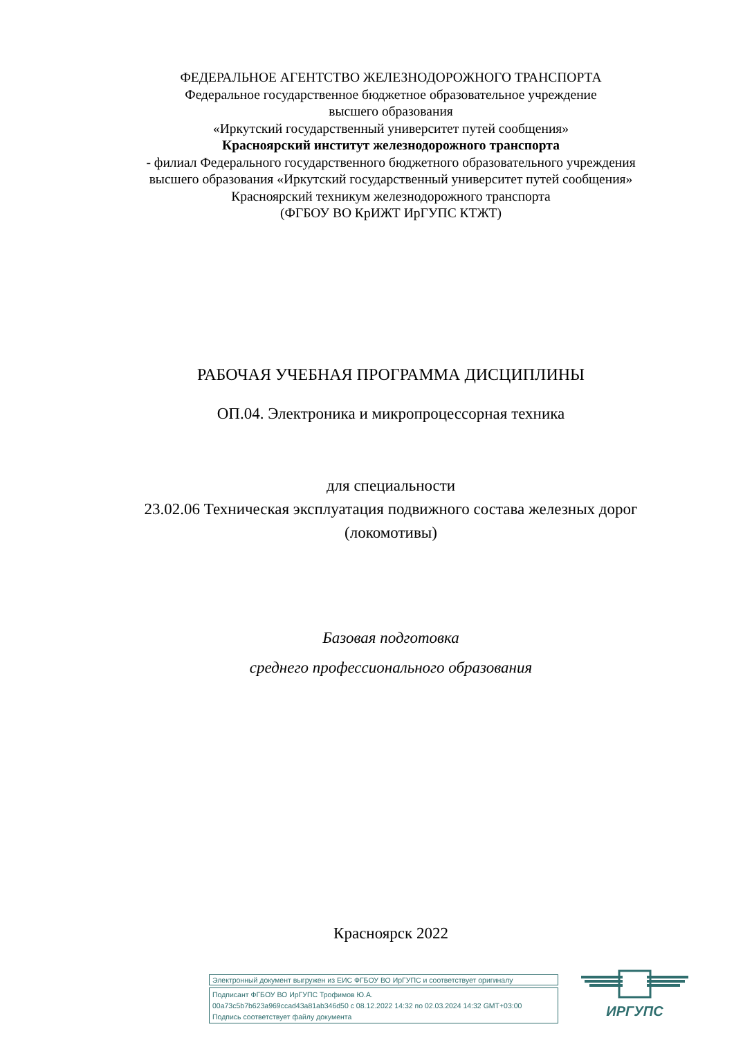ФЕДЕРАЛЬНОЕ АГЕНТСТВО ЖЕЛЕЗНОДОРОЖНОГО ТРАНСПОРТА
Федеральное государственное бюджетное образовательное учреждение
высшего образования
«Иркутский государственный университет путей сообщения»
Красноярский институт железнодорожного транспорта
- филиал Федерального государственного бюджетного образовательного учреждения
высшего образования «Иркутский государственный университет путей сообщения»
Красноярский техникум железнодорожного транспорта
(ФГБОУ ВО КрИЖТ ИрГУПС КТЖТ)
РАБОЧАЯ УЧЕБНАЯ ПРОГРАММА ДИСЦИПЛИНЫ
ОП.04. Электроника и микропроцессорная техника
для специальности
23.02.06 Техническая эксплуатация подвижного состава железных дорог
(локомотивы)
Базовая подготовка
среднего профессионального образования
Красноярск 2022
Электронный документ выгружен из ЕИС ФГБОУ ВО ИрГУПС и соответствует оригиналу
Подписант ФГБОУ ВО ИрГУПС Трофимов Ю.А.
00a73c5b7b623a969ccad43a81ab346d50 с 08.12.2022 14:32 по 02.03.2024 14:32 GMT+03:00
Подпись соответствует файлу документа
ИРГУПС